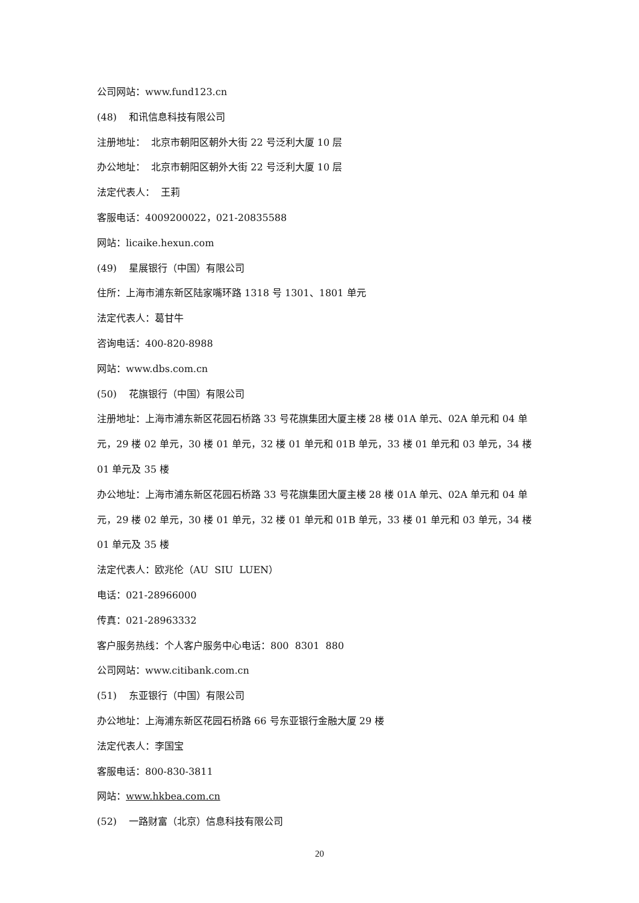公司网站：www.fund123.cn
(48) 和讯信息科技有限公司
注册地址： 北京市朝阳区朝外大街 22 号泛利大厦 10 层
办公地址： 北京市朝阳区朝外大街 22 号泛利大厦 10 层
法定代表人： 王莉
客服电话：4009200022，021-20835588
网站：licaike.hexun.com
(49) 星展银行（中国）有限公司
住所：上海市浦东新区陆家嘴环路 1318 号 1301、1801 单元
法定代表人：葛甘牛
咨询电话：400-820-8988
网站：www.dbs.com.cn
(50) 花旗银行（中国）有限公司
注册地址：上海市浦东新区花园石桥路 33 号花旗集团大厦主楼 28 楼 01A 单元、02A 单元和 04 单元，29 楼 02 单元，30 楼 01 单元，32 楼 01 单元和 01B 单元，33 楼 01 单元和 03 单元，34 楼 01 单元及 35 楼
办公地址：上海市浦东新区花园石桥路 33 号花旗集团大厦主楼 28 楼 01A 单元、02A 单元和 04 单元，29 楼 02 单元，30 楼 01 单元，32 楼 01 单元和 01B 单元，33 楼 01 单元和 03 单元，34 楼 01 单元及 35 楼
法定代表人：欧兆伦（AU SIU LUEN）
电话：021-28966000
传真：021-28963332
客户服务热线：个人客户服务中心电话：800 8301 880
公司网站：www.citibank.com.cn
(51) 东亚银行（中国）有限公司
办公地址：上海浦东新区花园石桥路 66 号东亚银行金融大厦 29 楼
法定代表人：李国宝
客服电话：800-830-3811
网站：www.hkbea.com.cn
(52) 一路财富（北京）信息科技有限公司
20